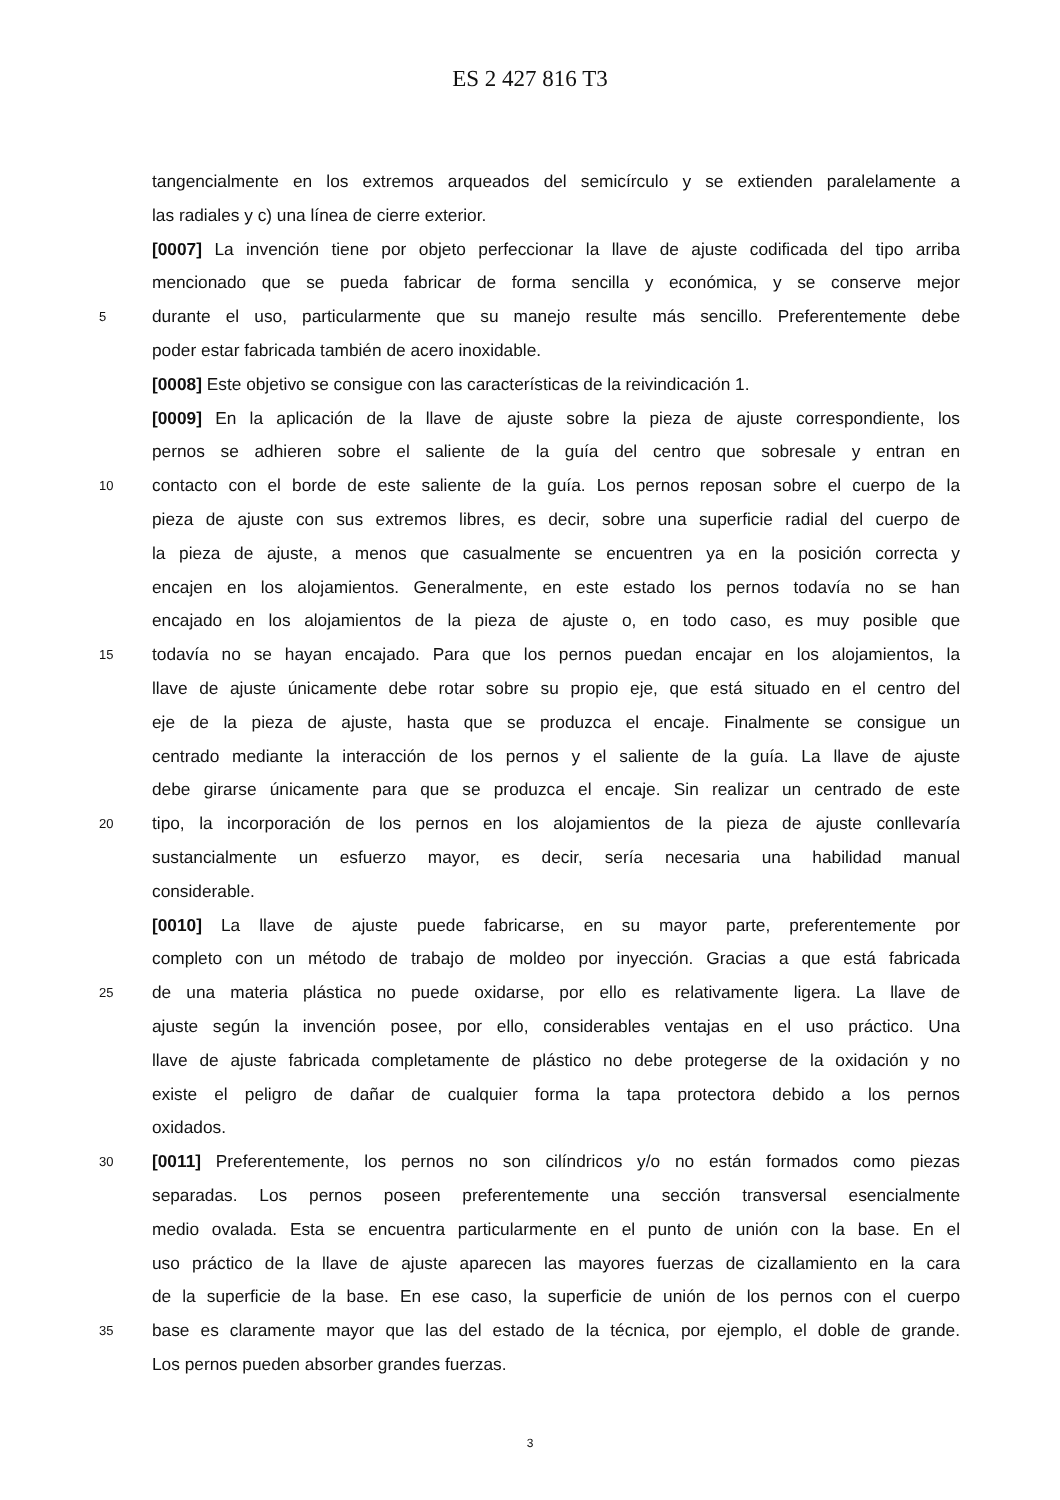ES 2 427 816 T3
tangencialmente en los extremos arqueados del semicírculo y se extienden paralelamente a
las radiales y c) una línea de cierre exterior.
[0007] La invención tiene por objeto perfeccionar la llave de ajuste codificada del tipo arriba
mencionado que se pueda fabricar de forma sencilla y económica, y se conserve mejor
5 durante el uso, particularmente que su manejo resulte más sencillo. Preferentemente debe
poder estar fabricada también de acero inoxidable.
[0008] Este objetivo se consigue con las características de la reivindicación 1.
[0009] En la aplicación de la llave de ajuste sobre la pieza de ajuste correspondiente, los
pernos se adhieren sobre el saliente de la guía del centro que sobresale y entran en
10 contacto con el borde de este saliente de la guía. Los pernos reposan sobre el cuerpo de la
pieza de ajuste con sus extremos libres, es decir, sobre una superficie radial del cuerpo de
la pieza de ajuste, a menos que casualmente se encuentren ya en la posición correcta y
encajen en los alojamientos. Generalmente, en este estado los pernos todavía no se han
encajado en los alojamientos de la pieza de ajuste o, en todo caso, es muy posible que
15 todavía no se hayan encajado. Para que los pernos puedan encajar en los alojamientos, la
llave de ajuste únicamente debe rotar sobre su propio eje, que está situado en el centro del
eje de la pieza de ajuste, hasta que se produzca el encaje. Finalmente se consigue un
centrado mediante la interacción de los pernos y el saliente de la guía. La llave de ajuste
debe girarse únicamente para que se produzca el encaje. Sin realizar un centrado de este
20 tipo, la incorporación de los pernos en los alojamientos de la pieza de ajuste conllevaría
sustancialmente un esfuerzo mayor, es decir, sería necesaria una habilidad manual
considerable.
[0010] La llave de ajuste puede fabricarse, en su mayor parte, preferentemente por
completo con un método de trabajo de moldeo por inyección. Gracias a que está fabricada
25 de una materia plástica no puede oxidarse, por ello es relativamente ligera. La llave de
ajuste según la invención posee, por ello, considerables ventajas en el uso práctico. Una
llave de ajuste fabricada completamente de plástico no debe protegerse de la oxidación y no
existe el peligro de dañar de cualquier forma la tapa protectora debido a los pernos
oxidados.
30 [0011] Preferentemente, los pernos no son cilíndricos y/o no están formados como piezas
separadas. Los pernos poseen preferentemente una sección transversal esencialmente
medio ovalada. Esta se encuentra particularmente en el punto de unión con la base. En el
uso práctico de la llave de ajuste aparecen las mayores fuerzas de cizallamiento en la cara
de la superficie de la base. En ese caso, la superficie de unión de los pernos con el cuerpo
35 base es claramente mayor que las del estado de la técnica, por ejemplo, el doble de grande.
Los pernos pueden absorber grandes fuerzas.
3